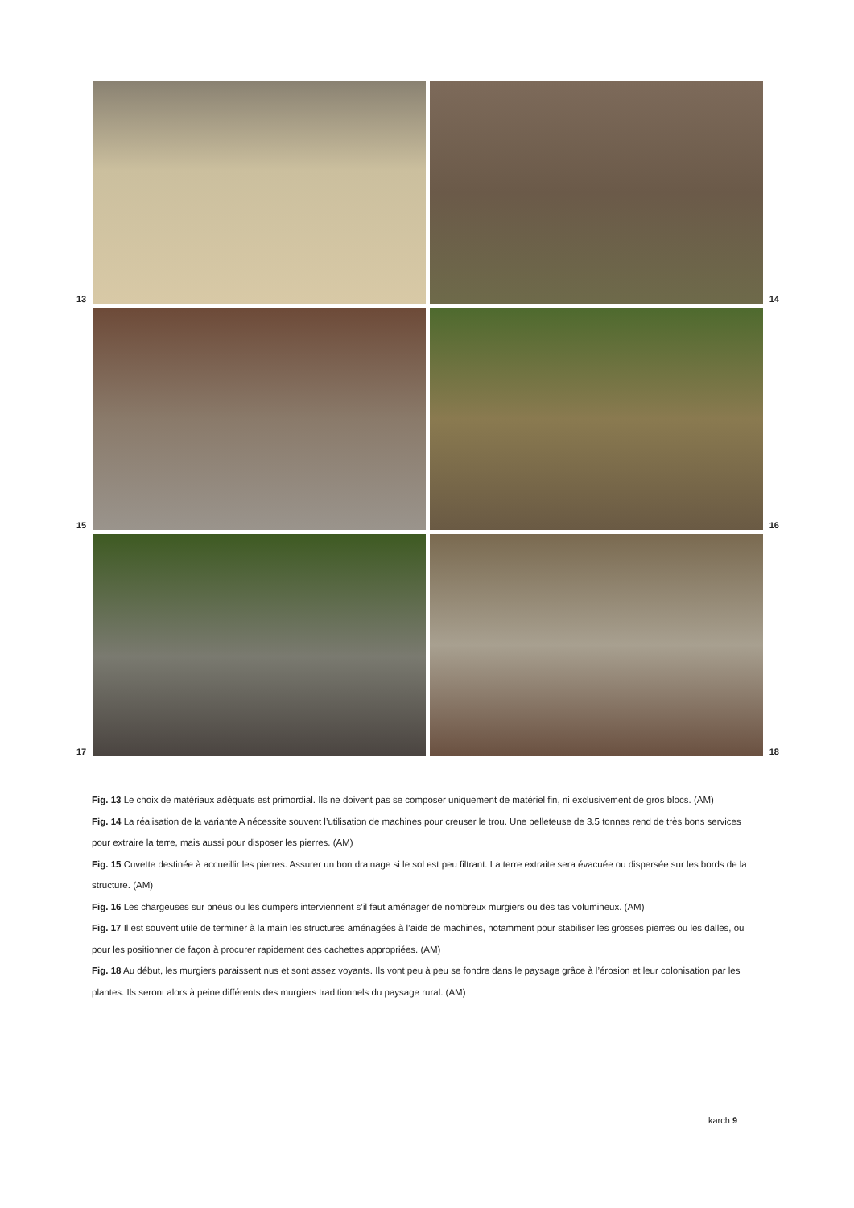13
14
15
16
17
18
Fig. 13 Le choix de matériaux adéquats est primordial. Ils ne doivent pas se composer uniquement de matériel fin, ni exclusivement de gros blocs. (AM)
Fig. 14 La réalisation de la variante A nécessite souvent l’utilisation de machines pour creuser le trou. Une pelleteuse de 3.5 tonnes rend de très bons services pour extraire la terre, mais aussi pour disposer les pierres. (AM)
Fig. 15 Cuvette destinée à accueillir les pierres. Assurer un bon drainage si le sol est peu filtrant. La terre extraite sera évacuée ou dispersée sur les bords de la structure. (AM)
Fig. 16 Les chargeuses sur pneus ou les dumpers interviennent s’il faut aménager de nombreux murgiers ou des tas volumineux. (AM)
Fig. 17 Il est souvent utile de terminer à la main les structures aménagées à l’aide de machines, notamment pour stabiliser les grosses pierres ou les dalles, ou pour les positionner de façon à procurer rapidement des cachettes appropriées. (AM)
Fig. 18 Au début, les murgiers paraissent nus et sont assez voyants. Ils vont peu à peu se fondre dans le paysage grâce à l’érosion et leur colonisation par les plantes. Ils seront alors à peine différents des murgiers traditionnels du paysage rural. (AM)
karch 9